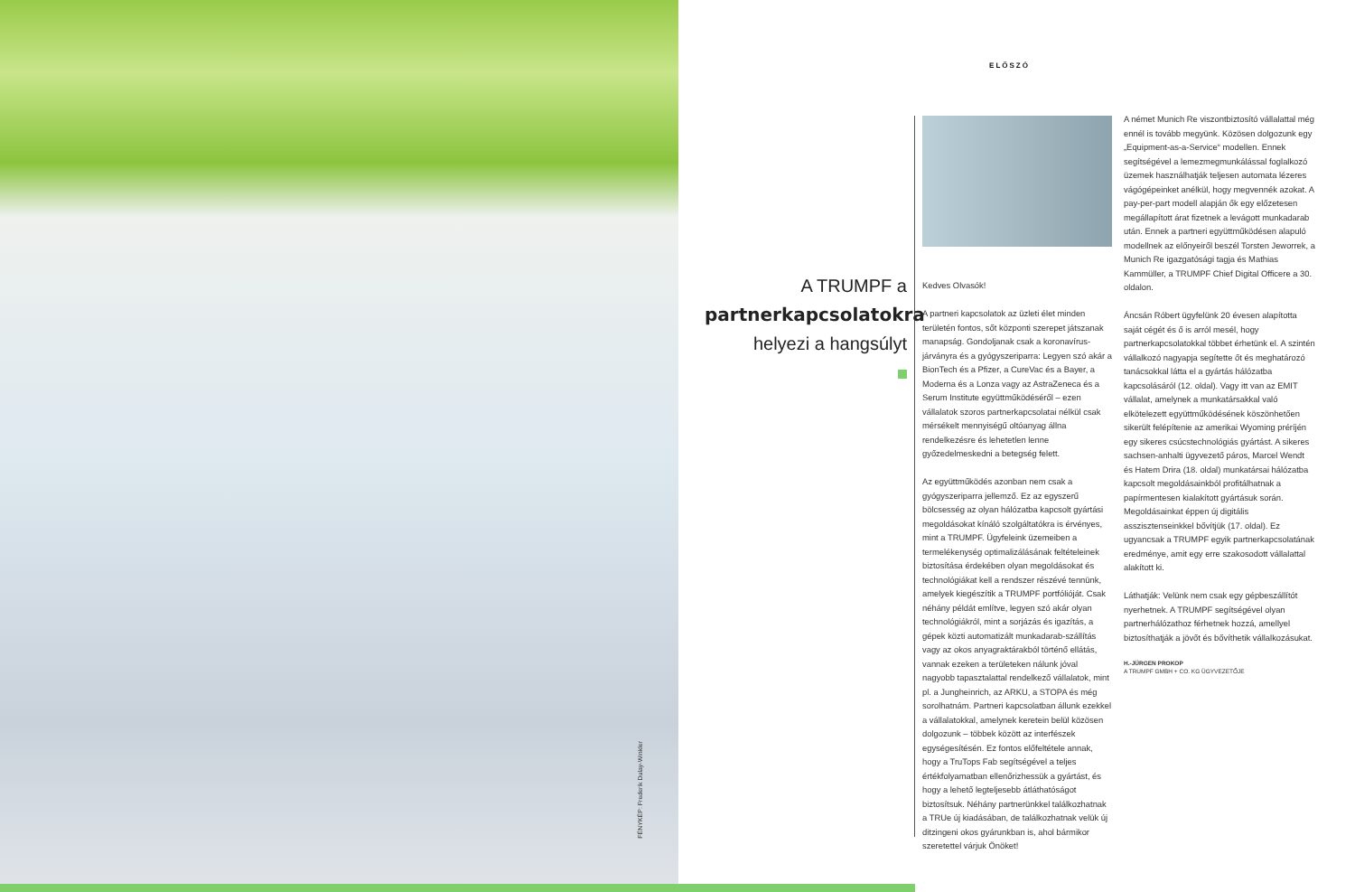FÉNYKÉP: Frederik Dulay-Winkler
ELŐSZÓ
A TRUMPF a
partnerkapcsolatokra
helyezi a hangsúlyt
Kedves Olvasók!
A partneri kapcsolatok az üzleti élet minden területén fontos, sőt központi szerepet játszanak manapság. Gondoljanak csak a koronavírus-járványra és a gyógyszeriparra: Legyen szó akár a BionTech és a Pfizer, a CureVac és a Bayer, a Moderna és a Lonza vagy az AstraZeneca és a Serum Institute együttműködéséről – ezen vállalatok szoros partnerkapcsolatai nélkül csak mérsékelt mennyiségű oltóanyag állna rendelkezésre és lehetetlen lenne győzedelmeskedni a betegség felett.
Az együttműködés azonban nem csak a gyógyszeriparra jellemző. Ez az egyszerű bölcsesség az olyan hálózatba kapcsolt gyártási megoldásokat kínáló szolgáltatókra is érvényes, mint a TRUMPF. Ügyfeleink üzemeiben a termelékenység optimalizálásának feltételeinek biztosítása érdekében olyan megoldásokat és technológiákat kell a rendszer részévé tennünk, amelyek kiegészítik a TRUMPF portfólióját. Csak néhány példát említve, legyen szó akár olyan technológiákról, mint a sorjázás és igazítás, a gépek közti automatizált munkadarab-szállítás vagy az okos anyagraktárakból történő ellátás, vannak ezeken a területeken nálunk jóval nagyobb tapasztalattal rendelkező vállalatok, mint pl. a Jungheinrich, az ARKU, a STOPA és még sorolhatnám. Partneri kapcsolatban állunk ezekkel a vállalatokkal, amelynek keretein belül közösen dolgozunk – többek között az interfészek egységesítésén. Ez fontos előfeltétele annak, hogy a TruTops Fab segítségével a teljes értékfolyamatban ellenőrizhessük a gyártást, és hogy a lehető legteljesebb átláthatóságot biztosítsuk. Néhány partnerünkkel találkozhatnak a TRUe új kiadásában, de találkozhatnak velük új ditzingeni okos gyárunkban is, ahol bármikor szeretettel várjuk Önöket!
A német Munich Re viszontbiztosító vállalattal még ennél is tovább megyünk. Közösen dolgozunk egy „Equipment-as-a-Service“ modellen. Ennek segítségével a lemezmegmunkálással foglalkozó üzemek használhatják teljesen automata lézeres vágógépeinket anélkül, hogy megvennék azokat. A pay-per-part modell alapján ők egy előzetesen megállapított árat fizetnek a levágott munkadarab után. Ennek a partneri együttműködésen alapuló modellnek az előnyeiről beszél Torsten Jeworrek, a Munich Re igazgatósági tagja és Mathias Kammüller, a TRUMPF Chief Digital Officere a 30. oldalon.
Áncsán Róbert ügyfelünk 20 évesen alapította saját cégét és ő is arról mesél, hogy partnerkapcsolatokkal többet érhetünk el. A szintén vállalkozó nagyapja segítette őt és meghatározó tanácsokkal látta el a gyártás hálózatba kapcsolásáról (12. oldal). Vagy itt van az EMIT vállalat, amelynek a munkatársakkal való elkötelezett együttműködésének köszönhetően sikerült felépítenie az amerikai Wyoming préríjén egy sikeres csúcstechnológiás gyártást. A sikeres sachsen-anhalti ügyvezető páros, Marcel Wendt és Hatem Drira (18. oldal) munkatársai hálózatba kapcsolt megoldásainkból profitálhatnak a papírmentesen kialakított gyártásuk során. Megoldásainkat éppen új digitális asszisztenseinkkel bővítjük (17. oldal). Ez ugyancsak a TRUMPF egyik partnerkapcsolatának eredménye, amit egy erre szakosodott vállalattal alakított ki.
Láthatják: Velünk nem csak egy gépbeszállítót nyerhetnek. A TRUMPF segítségével olyan partnerhálózathoz férhetnek hozzá, amellyel biztosíthatják a jövőt és bővíthetik vállalkozásukat.
H.-JÜRGEN PROKOP
A TRUMPF GMBH + CO. KG ÜGYVEZETŐJE